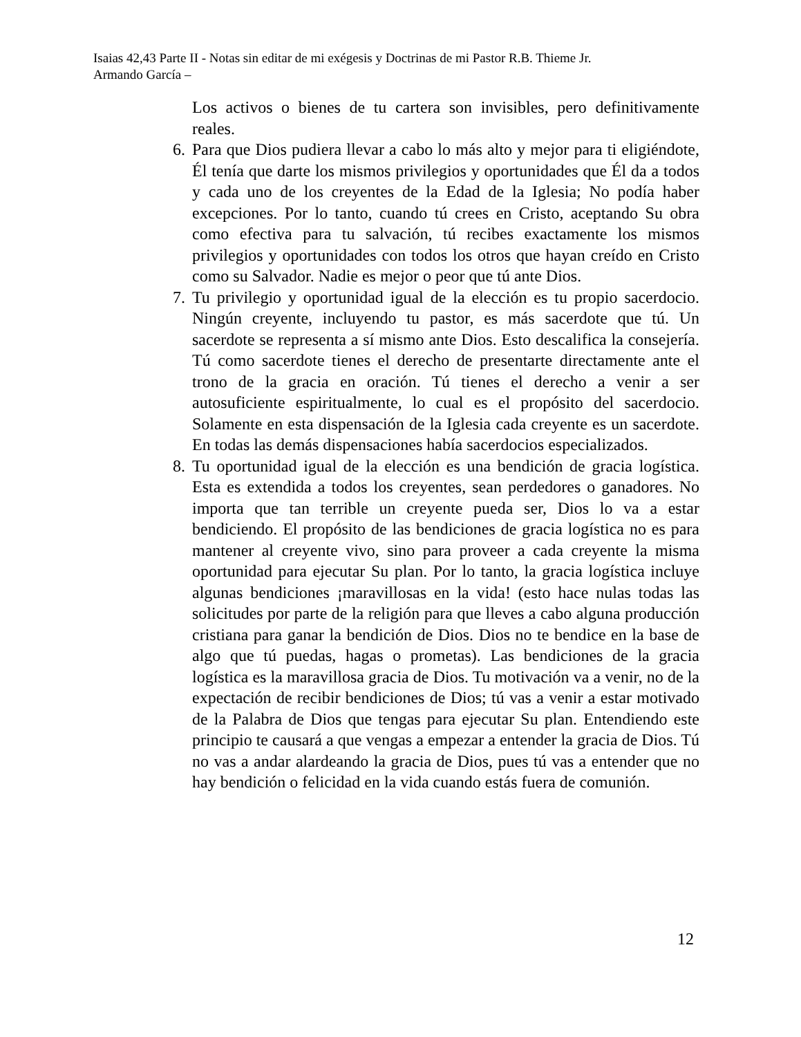Isaias 42,43 Parte II - Notas sin editar de mi exégesis y Doctrinas de mi Pastor R.B. Thieme Jr.
Armando García –
Los activos o bienes de tu cartera son invisibles, pero definitivamente reales.
6.
Para que Dios pudiera llevar a cabo lo más alto y mejor para ti eligiéndote, Él tenía que darte los mismos privilegios y oportunidades que Él da a todos y cada uno de los creyentes de la Edad de la Iglesia; No podía haber excepciones. Por lo tanto, cuando tú crees en Cristo, aceptando Su obra como efectiva para tu salvación, tú recibes exactamente los mismos privilegios y oportunidades con todos los otros que hayan creído en Cristo como su Salvador. Nadie es mejor o peor que tú ante Dios.
7.
Tu privilegio y oportunidad igual de la elección es tu propio sacerdocio. Ningún creyente, incluyendo tu pastor, es más sacerdote que tú. Un sacerdote se representa a sí mismo ante Dios. Esto descalifica la consejería. Tú como sacerdote tienes el derecho de presentarte directamente ante el trono de la gracia en oración. Tú tienes el derecho a venir a ser autosuficiente espiritualmente, lo cual es el propósito del sacerdocio. Solamente en esta dispensación de la Iglesia cada creyente es un sacerdote. En todas las demás dispensaciones había sacerdocios especializados.
8.
Tu oportunidad igual de la elección es una bendición de gracia logística. Esta es extendida a todos los creyentes, sean perdedores o ganadores. No importa que tan terrible un creyente pueda ser, Dios lo va a estar bendiciendo. El propósito de las bendiciones de gracia logística no es para mantener al creyente vivo, sino para proveer a cada creyente la misma oportunidad para ejecutar Su plan. Por lo tanto, la gracia logística incluye algunas bendiciones ¡maravillosas en la vida! (esto hace nulas todas las solicitudes por parte de la religión para que lleves a cabo alguna producción cristiana para ganar la bendición de Dios. Dios no te bendice en la base de algo que tú puedas, hagas o prometas). Las bendiciones de la gracia logística es la maravillosa gracia de Dios. Tu motivación va a venir, no de la expectación de recibir bendiciones de Dios; tú vas a venir a estar motivado de la Palabra de Dios que tengas para ejecutar Su plan. Entendiendo este principio te causará a que vengas a empezar a entender la gracia de Dios. Tú no vas a andar alardeando la gracia de Dios, pues tú vas a entender que no hay bendición o felicidad en la vida cuando estás fuera de comunión.
12